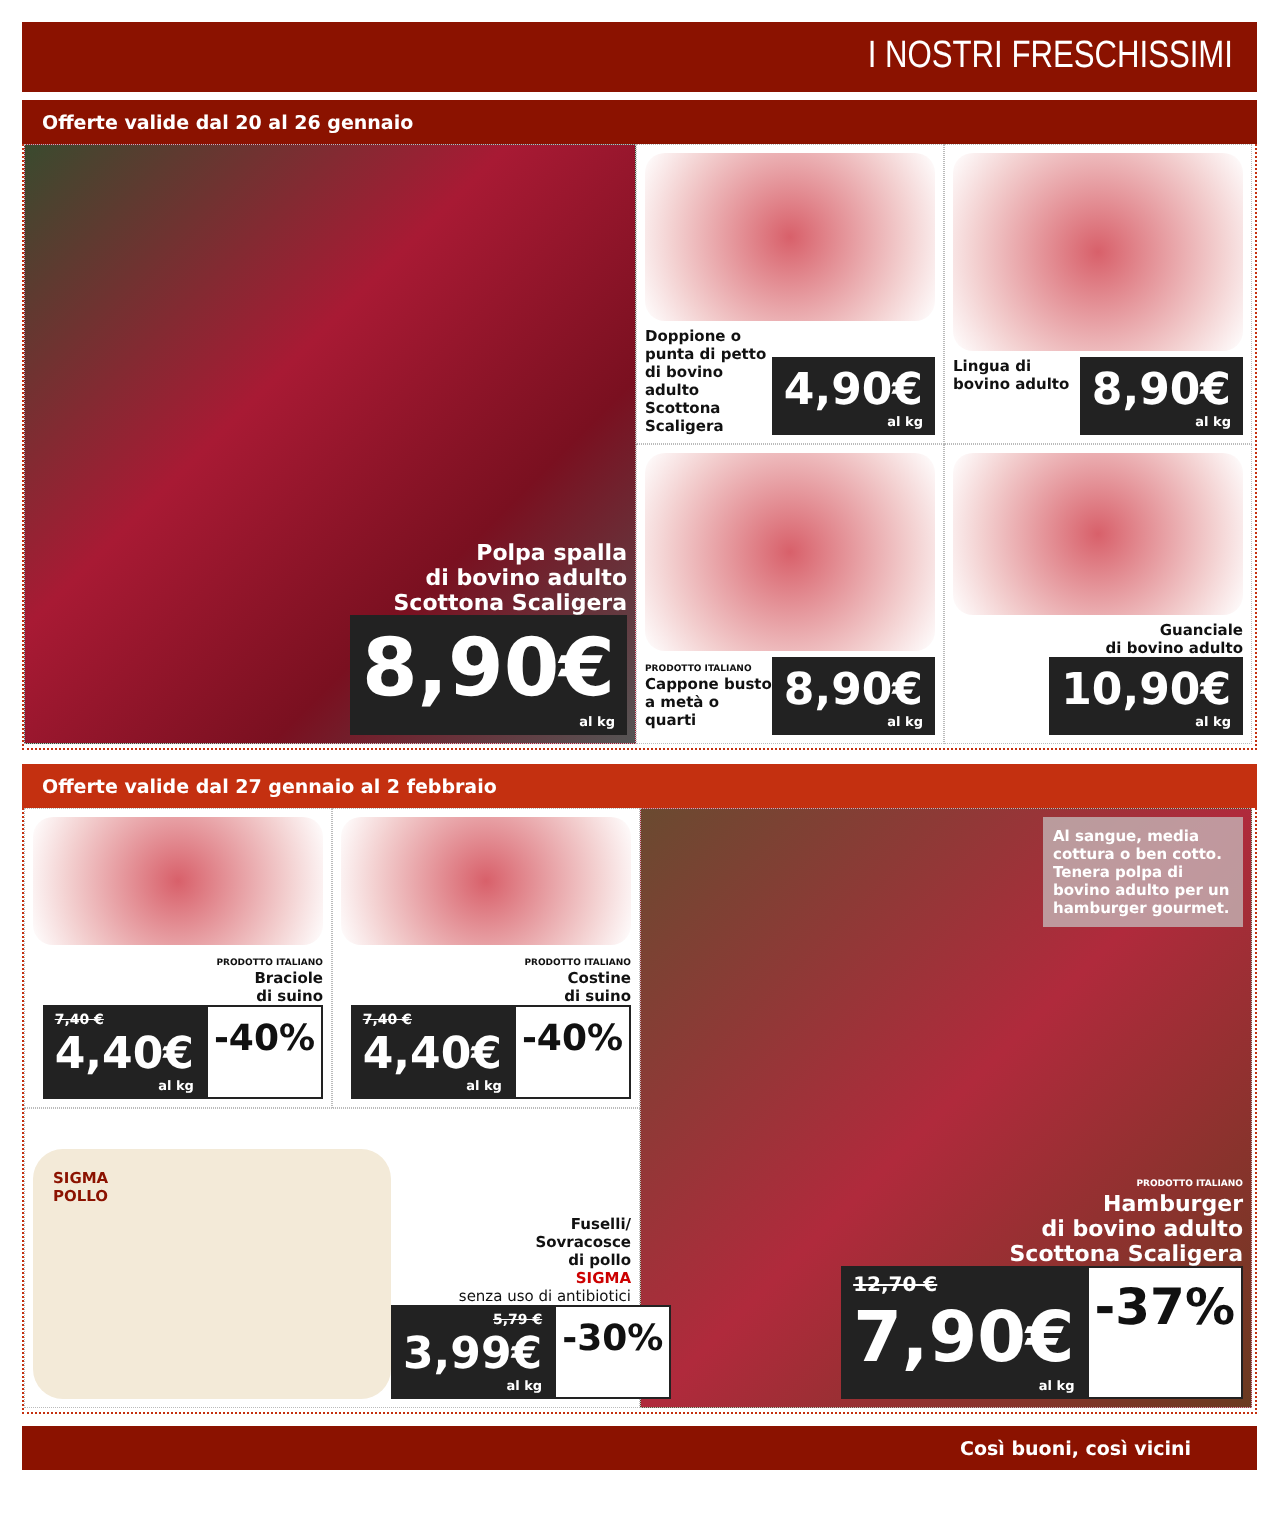I NOSTRI FRESCHISSIMI
Offerte valide dal 20 al 26 gennaio
Polpa spalla
di bovino adulto
Scottona Scaligera
8,90€ al kg
Doppione o punta di petto di bovino adulto Scottona Scaligera
4,90€ al kg
Lingua di bovino adulto
8,90€ al kg
PRODOTTO ITALIANO
Cappone busto a metà o quarti
8,90€ al kg
Guanciale
di bovino adulto
10,90€ al kg
Offerte valide dal 27 gennaio al 2 febbraio
PRODOTTO ITALIANO
Braciole
di suino
7,40 € 4,40€ al kg
-40%
PRODOTTO ITALIANO
Costine
di suino
7,40 € 4,40€ al kg
-40%
Al sangue, media cottura o ben cotto. Tenera polpa di bovino adulto per un hamburger gourmet.
PRODOTTO ITALIANO
Hamburger
di bovino adulto
Scottona Scaligera
12,70 € 7,90€ al kg
-37%
SIGMA
POLLO
Fuselli/
Sovracosce
di pollo
SIGMA
senza uso di antibiotici
5,79 € 3,99€ al kg
-30%
Così buoni, così vicini